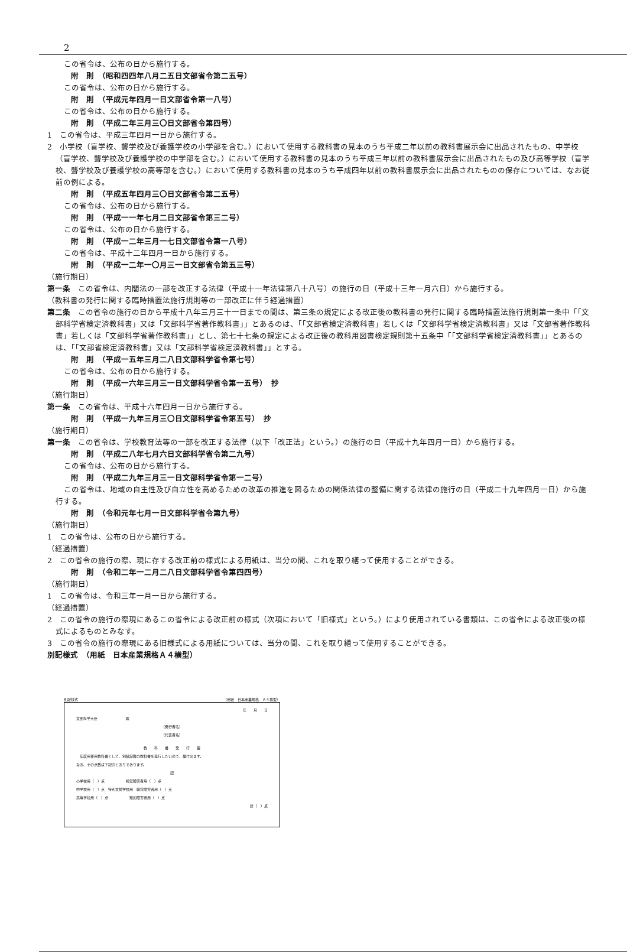2
この省令は、公布の日から施行する。
附　則　（昭和四四年八月二五日文部省令第二五号）
この省令は、公布の日から施行する。
附　則　（平成元年四月一日文部省令第一八号）
この省令は、公布の日から施行する。
附　則　（平成二年三月三〇日文部省令第四号）
1　この省令は、平成三年四月一日から施行する。
2　小学校（盲学校、聾学校及び養護学校の小学部を含む。）において使用する教科書の見本のうち平成二年以前の教科書展示会に出品されたもの、中学校（盲学校、聾学校及び養護学校の中学部を含む。）において使用する教科書の見本のうち平成三年以前の教科書展示会に出品されたもの及び高等学校（盲学校、聾学校及び養護学校の高等部を含む。）において使用する教科書の見本のうち平成四年以前の教科書展示会に出品されたものの保存については、なお従前の例による。
附　則　（平成五年四月三〇日文部省令第二五号）
この省令は、公布の日から施行する。
附　則　（平成一一年七月二日文部省令第三二号）
この省令は、公布の日から施行する。
附　則　（平成一二年三月一七日文部省令第一八号）
この省令は、平成十二年四月一日から施行する。
附　則　（平成一二年一〇月三一日文部省令第五三号）
（施行期日）
第一条　この省令は、内閣法の一部を改正する法律（平成十一年法律第八十八号）の施行の日（平成十三年一月六日）から施行する。
（教科書の発行に関する臨時措置法施行規則等の一部改正に伴う経過措置）
第二条　この省令の施行の日から平成十八年三月三十一日までの間は、第三条の規定による改正後の教科書の発行に関する臨時措置法施行規則第一条中「「文部科学省検定済教科書」又は「文部科学省著作教科書」」とあるのは、「「文部省検定済教科書」若しくは「文部科学省検定済教科書」又は「文部省著作教科書」若しくは「文部科学省著作教科書」」とし、第七十七条の規定による改正後の教科用図書検定規則第十五条中「「文部科学省検定済教科書」」とあるのは、「「文部省検定済教科書」又は「文部科学省検定済教科書」」とする。
附　則　（平成一五年三月二八日文部科学省令第七号）
この省令は、公布の日から施行する。
附　則　（平成一六年三月三一日文部科学省令第一五号）　抄
（施行期日）
第一条　この省令は、平成十六年四月一日から施行する。
附　則　（平成一九年三月三〇日文部科学省令第五号）　抄
（施行期日）
第一条　この省令は、学校教育法等の一部を改正する法律（以下「改正法」という。）の施行の日（平成十九年四月一日）から施行する。
附　則　（平成二八年七月六日文部科学省令第二九号）
この省令は、公布の日から施行する。
附　則　（平成二九年三月三一日文部科学省令第一二号）
この省令は、地域の自主性及び自立性を高めるための改革の推進を図るための関係法律の整備に関する法律の施行の日（平成二十九年四月一日）から施行する。
附　則　（令和元年七月一日文部科学省令第九号）
（施行期日）
1　この省令は、公布の日から施行する。
（経過措置）
2　この省令の施行の際、現に存する改正前の様式による用紙は、当分の間、これを取り繕って使用することができる。
附　則　（令和二年一二月二八日文部科学省令第四四号）
（施行期日）
1　この省令は、令和三年一月一日から施行する。
（経過措置）
2　この省令の施行の際現にあるこの省令による改正前の様式（次項において「旧様式」という。）により使用されている書類は、この省令による改正後の様式によるものとみなす。
3　この省令の施行の際現にある旧様式による用紙については、当分の間、これを取り繕って使用することができる。
別記様式　（用紙　日本産業規格Ａ４横型）
別記様式 （用紙　日本産業規格　Ａ４横型）
年　　月　　日
文部科学大臣　　　　　　　　殿
（発行者名）
（代表者名）
教　　科　　書　　発　　行　　届
　年度用使用教科書として、別紙記載の教科書を発行したいので、届け出ます。
なお、その点数は下記のとおりであります。
記
小学校用（　）点　　　　　　視覚障害者用（　）点
中学校用（　）点　特別支援学校用　聴覚障害者用（　）点
高等学校用（　）点　　　　　　知的障害者用（　）点
計（　）点